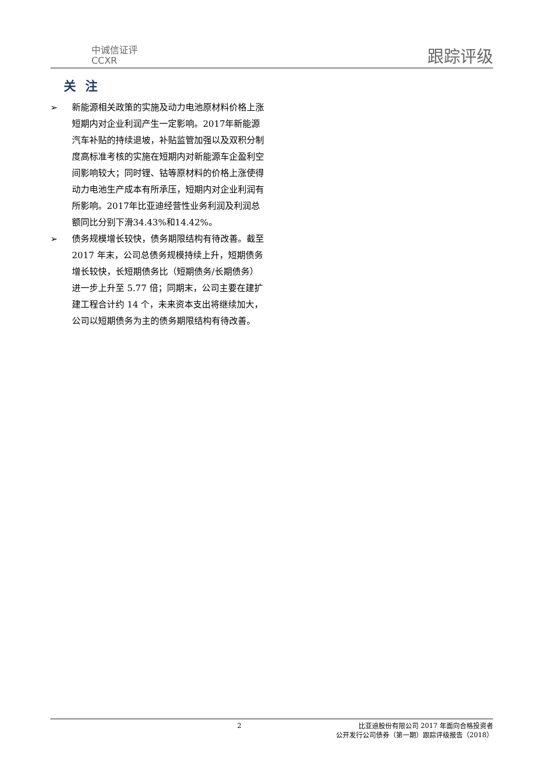中诚信证评
CCXR
跟踪评级
关注
➢ 新能源相关政策的实施及动力电池原材料价格上涨短期内对企业利润产生一定影响。2017年新能源汽车补贴的持续退坡，补贴监管加强以及双积分制度高标准考核的实施在短期内对新能源车企盈利空间影响较大；同时锂、钴等原材料的价格上涨使得动力电池生产成本有所承压，短期内对企业利润有所影响。2017年比亚迪经营性业务利润及利润总额同比分别下滑34.43%和14.42%。
➢ 债务规模增长较快，债务期限结构有待改善。截至 2017 年末，公司总债务规模持续上升，短期债务增长较快，长短期债务比（短期债务/长期债务）进一步上升至 5.77 倍；同期末，公司主要在建扩建工程合计约 14 个，未来资本支出将继续加大，公司以短期债务为主的债务期限结构有待改善。
2 比亚迪股份有限公司 2017 年面向合格投资者
公开发行公司债券（第一期）跟踪评级报告（2018）